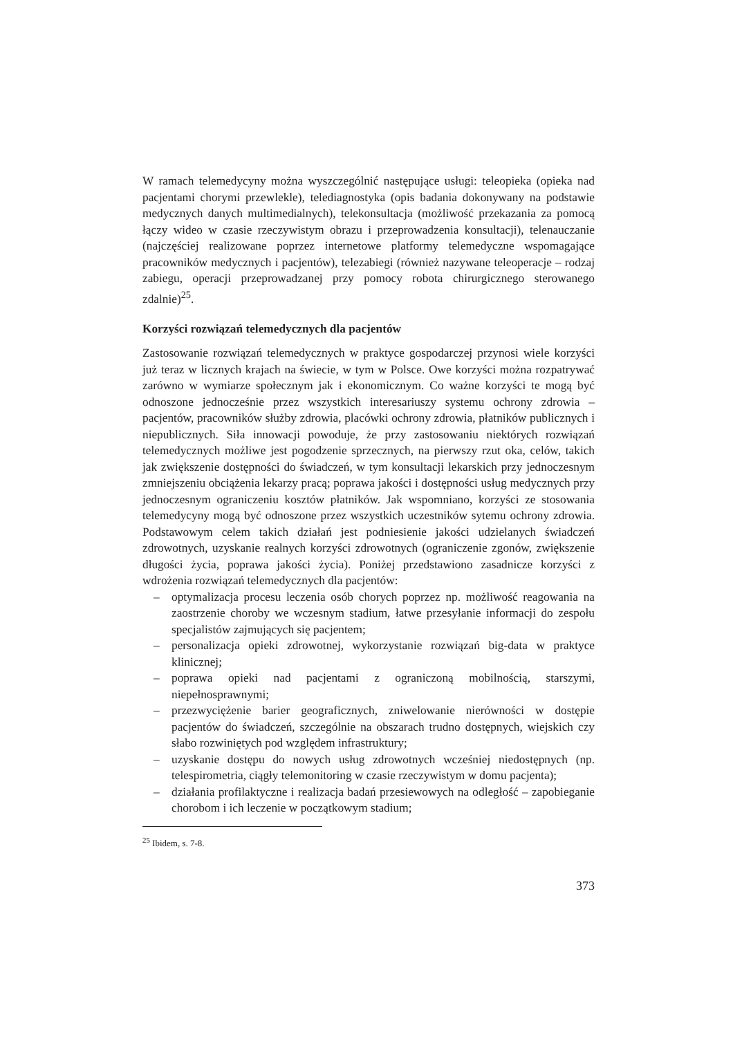W ramach telemedycyny można wyszczególnić następujące usługi: teleopieka (opieka nad pacjentami chorymi przewlekle), telediagnostyka (opis badania dokonywany na podstawie medycznych danych multimedialnych), telekonsultacja (możliwość przekazania za pomocą łączy wideo w czasie rzeczywistym obrazu i przeprowadzenia konsultacji), telenauczanie (najczęściej realizowane poprzez internetowe platformy telemedyczne wspomagające pracowników medycznych i pacjentów), telezabiegi (również nazywane teleoperacje – rodzaj zabiegu, operacji przeprowadzanej przy pomocy robota chirurgicznego sterowanego zdalnie)<sup>25</sup>.
Korzyści rozwiązań telemedycznych dla pacjentów
Zastosowanie rozwiązań telemedycznych w praktyce gospodarczej przynosi wiele korzyści już teraz w licznych krajach na świecie, w tym w Polsce. Owe korzyści można rozpatrywać zarówno w wymiarze społecznym jak i ekonomicznym. Co ważne korzyści te mogą być odnoszone jednocześnie przez wszystkich interesariuszy systemu ochrony zdrowia – pacjentów, pracowników służby zdrowia, placówki ochrony zdrowia, płatników publicznych i niepublicznych. Siła innowacji powoduje, że przy zastosowaniu niektórych rozwiązań telemedycznych możliwe jest pogodzenie sprzecznych, na pierwszy rzut oka, celów, takich jak zwiększenie dostępności do świadczeń, w tym konsultacji lekarskich przy jednoczesnym zmniejszeniu obciążenia lekarzy pracą; poprawa jakości i dostępności usług medycznych przy jednoczesnym ograniczeniu kosztów płatników. Jak wspomniano, korzyści ze stosowania telemedycyny mogą być odnoszone przez wszystkich uczestników sytemu ochrony zdrowia. Podstawowym celem takich działań jest podniesienie jakości udzielanych świadczeń zdrowotnych, uzyskanie realnych korzyści zdrowotnych (ograniczenie zgonów, zwiększenie długości życia, poprawa jakości życia). Poniżej przedstawiono zasadnicze korzyści z wdrożenia rozwiązań telemedycznych dla pacjentów:
– optymalizacja procesu leczenia osób chorych poprzez np. możliwość reagowania na zaostrzenie choroby we wczesnym stadium, łatwe przesyłanie informacji do zespołu specjalistów zajmujących się pacjentem;
– personalizacja opieki zdrowotnej, wykorzystanie rozwiązań big-data w praktyce klinicznej;
– poprawa opieki nad pacjentami z ograniczoną mobilnością, starszymi, niepełnosprawnymi;
– przezwyciężenie barier geograficznych, zniwelowanie nierówności w dostępie pacjentów do świadczeń, szczególnie na obszarach trudno dostępnych, wiejskich czy słabo rozwiniętych pod względem infrastruktury;
– uzyskanie dostępu do nowych usług zdrowotnych wcześniej niedostępnych (np. telespirometria, ciągły telemonitoring w czasie rzeczywistym w domu pacjenta);
– działania profilaktyczne i realizacja badań przesiewowych na odległość – zapobieganie chorobom i ich leczenie w początkowym stadium;
<sup>25</sup> Ibidem, s. 7-8.
373